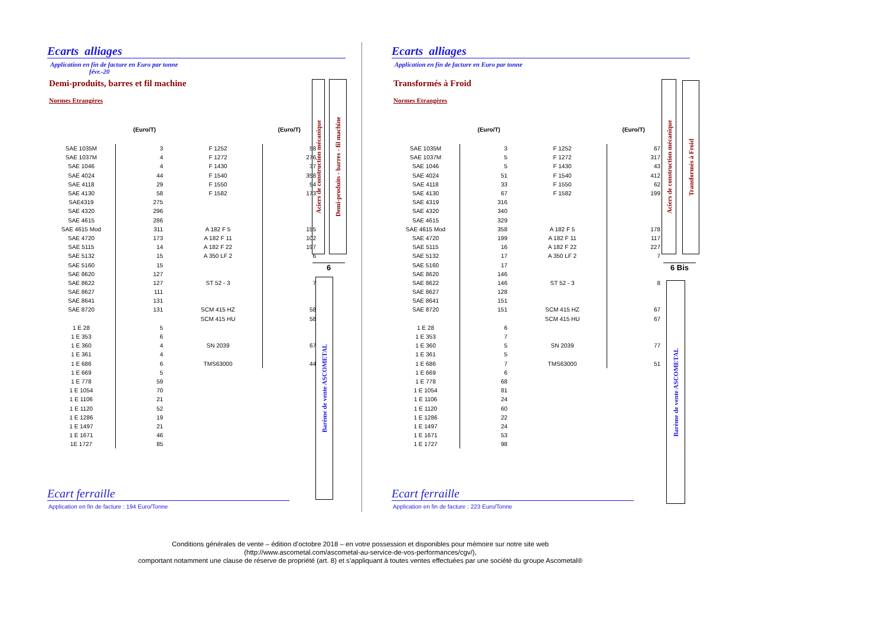Ecarts alliages
Application en fin de facture en Euro par tonne
févr.-20
Demi-produits, barres et fil machine
Normes Etrangères
| | (Euro/T) | | (Euro/T) |
| --- | --- | --- | --- |
| SAE 1035M | 3 | F 1252 | 58 |
| SAE 1037M | 4 | F 1272 | 276 |
| SAE 1046 | 4 | F 1430 | 37 |
| SAE 4024 | 44 | F 1540 | 358 |
| SAE 4118 | 29 | F 1550 | 54 |
| SAE 4130 | 58 | F 1582 | 173 |
| SAE4319 | 275 | | |
| SAE 4320 | 296 | | |
| SAE 4615 | 286 | | |
| SAE 4615 Mod | 311 | A 182 F 5 | 155 |
| SAE 4720 | 173 | A 182 F 11 | 102 |
| SAE 5115 | 14 | A 182 F 22 | 197 |
| SAE 5132 | 15 | A 350 LF 2 | 6 |
| SAE 5160 | 15 | | |
| SAE 8620 | 127 | | |
| SAE 8622 | 127 | ST 52 - 3 | 7 |
| SAE 8627 | 111 | | |
| SAE 8641 | 131 | | |
| SAE 8720 | 131 | SCM 415 HZ | 58 |
| | | SCM 415 HU | 58 |
| 1 E 28 | 5 | | |
| 1 E 353 | 6 | | |
| 1 E 360 | 4 | SN 2039 | 67 |
| 1 E 361 | 4 | | |
| 1 E 686 | 6 | TMS63000 | 44 |
| 1 E 669 | 5 | | |
| 1 E 778 | 59 | | |
| 1 E 1054 | 70 | | |
| 1 E 1106 | 21 | | |
| 1 E 1120 | 52 | | |
| 1 E 1286 | 19 | | |
| 1 E 1497 | 21 | | |
| 1 E 1671 | 46 | | |
| 1E 1727 | 85 | | |
Aciers de construction mécanique
Demi-produits - barres - fil machine
6
Barème de vente ASCOMETAL
Ecart ferraille
Application en fin de facture : 194 Euro/Tonne
Ecarts alliages
Application en fin de facture en Euro par tonne
Transformés à Froid
Normes Etrangères
| | (Euro/T) | | (Euro/T) |
| --- | --- | --- | --- |
| SAE 1035M | 3 | F 1252 | 67 |
| SAE 1037M | 5 | F 1272 | 317 |
| SAE 1046 | 5 | F 1430 | 43 |
| SAE 4024 | 51 | F 1540 | 412 |
| SAE 4118 | 33 | F 1550 | 62 |
| SAE 4130 | 67 | F 1582 | 199 |
| SAE 4319 | 316 | | |
| SAE 4320 | 340 | | |
| SAE 4615 | 329 | | |
| SAE 4615 Mod | 358 | A 182 F 5 | 178 |
| SAE 4720 | 199 | A 182 F 11 | 117 |
| SAE 5115 | 16 | A 182 F 22 | 227 |
| SAE 5132 | 17 | A 350 LF 2 | 7 |
| SAE 5160 | 17 | | |
| SAE 8620 | 146 | | |
| SAE 8622 | 146 | ST 52 - 3 | 8 |
| SAE 8627 | 128 | | |
| SAE 8641 | 151 | | |
| SAE 8720 | 151 | SCM 415 HZ | 67 |
| | | SCM 415 HU | 67 |
| 1 E 28 | 6 | | |
| 1 E 353 | 7 | | |
| 1 E 360 | 5 | SN 2039 | 77 |
| 1 E 361 | 5 | | |
| 1 E 686 | 7 | TMS63000 | 51 |
| 1 E 669 | 6 | | |
| 1 E 778 | 68 | | |
| 1 E 1054 | 81 | | |
| 1 E 1106 | 24 | | |
| 1 E 1120 | 60 | | |
| 1 E 1286 | 22 | | |
| 1 E 1497 | 24 | | |
| 1 E 1671 | 53 | | |
| 1 E 1727 | 98 | | |
Aciers de construction mécanique
Transformés à Froid
6 Bis
Barème de vente ASCOMETAL
Ecart ferraille
Application en fin de facture : 223 Euro/Tonne
Conditions générales de vente – édition d’octobre 2018 – en votre possession et disponibles pour mémoire sur notre site web
(http://www.ascometal.com/ascometal-au-service-de-vos-performances/cgv/),
comportant notamment une clause de réserve de propriété (art. 8) et s’appliquant à toutes ventes effectuées par une société du groupe Ascometal®